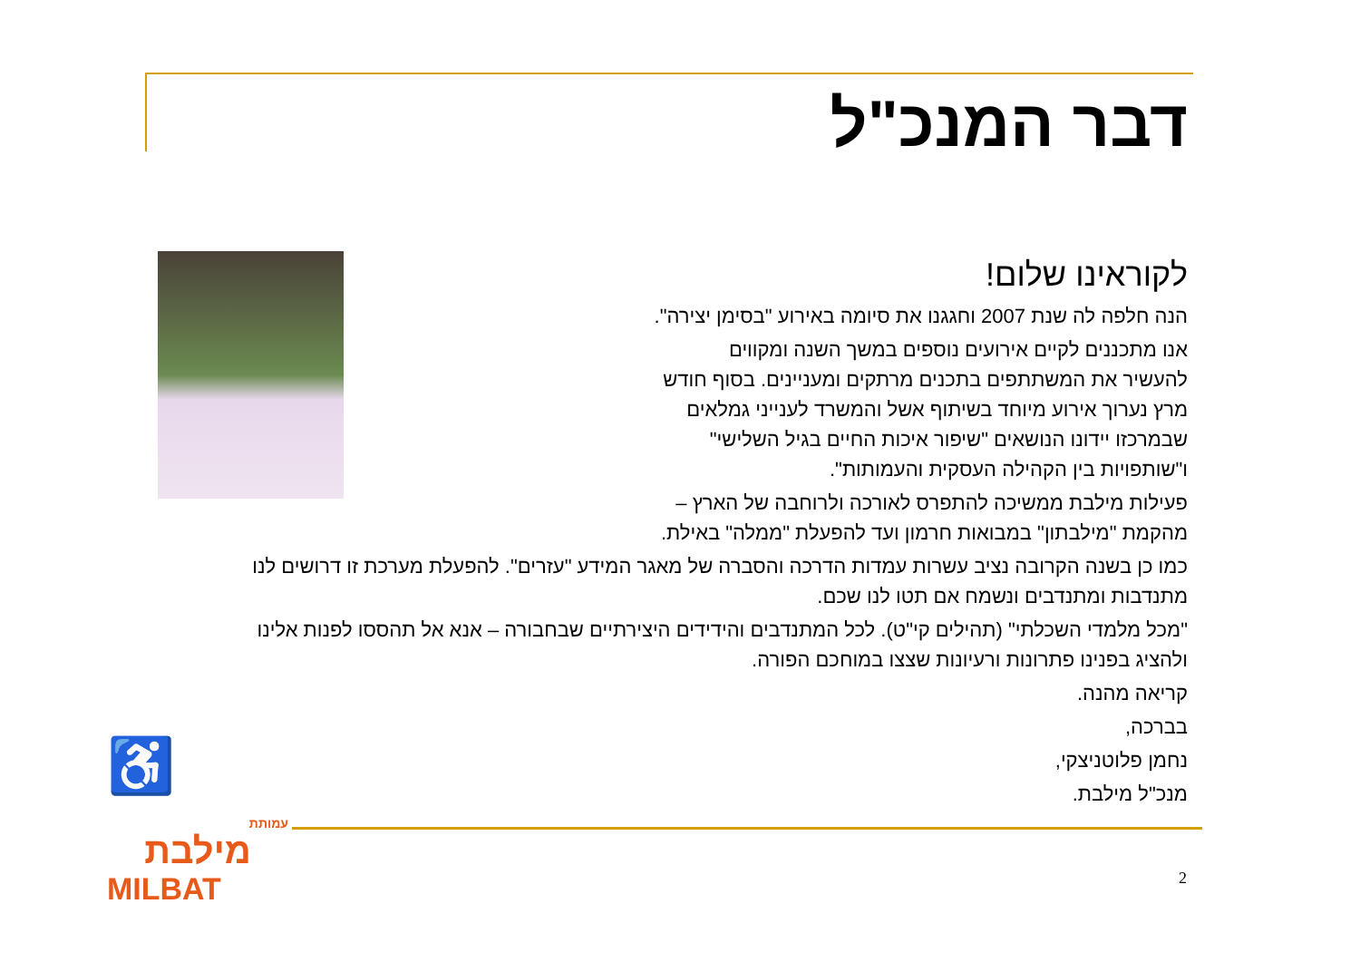דבר המנכ"ל
לקוראינו שלום!
הנה חלפה לה שנת 2007 וחגגנו את סיומה באירוע "בסימן יצירה".
אנו מתכננים לקיים אירועים נוספים במשך השנה ומקווים
להעשיר את המשתתפים בתכנים מרתקים ומעניינים. בסוף חודש
מרץ נערוך אירוע מיוחד בשיתוף אשל והמשרד לענייני גמלאים
שבמרכזו יידונו הנושאים "שיפור איכות החיים בגיל השלישי"
ו"שותפויות בין הקהילה העסקית והעמותות".
פעילות מילבת ממשיכה להתפרס לאורכה ולרוחבה של הארץ –
מהקמת "מילבתון" במבואות חרמון ועד להפעלת "ממלה" באילת.
כמו כן בשנה הקרובה נציב עשרות עמדות הדרכה והסברה של מאגר המידע "עזרים". להפעלת מערכת זו דרושים לנו
מתנדבות ומתנדבים ונשמח אם תטו לנו שכם.
"מכל מלמדי השכלתי" (תהילים קי"ט). לכל המתנדבים והידידים היצירתיים שבחבורה – אנא אל תהססו לפנות אלינו
ולהציג בפנינו פתרונות ורעיונות שצצו במוחכם הפורה.
קריאה מהנה.
בברכה,
נחמן פלוטניצקי,
מנכ"ל מילבת.
♿
עמותת
מילבת
MILBAT
2